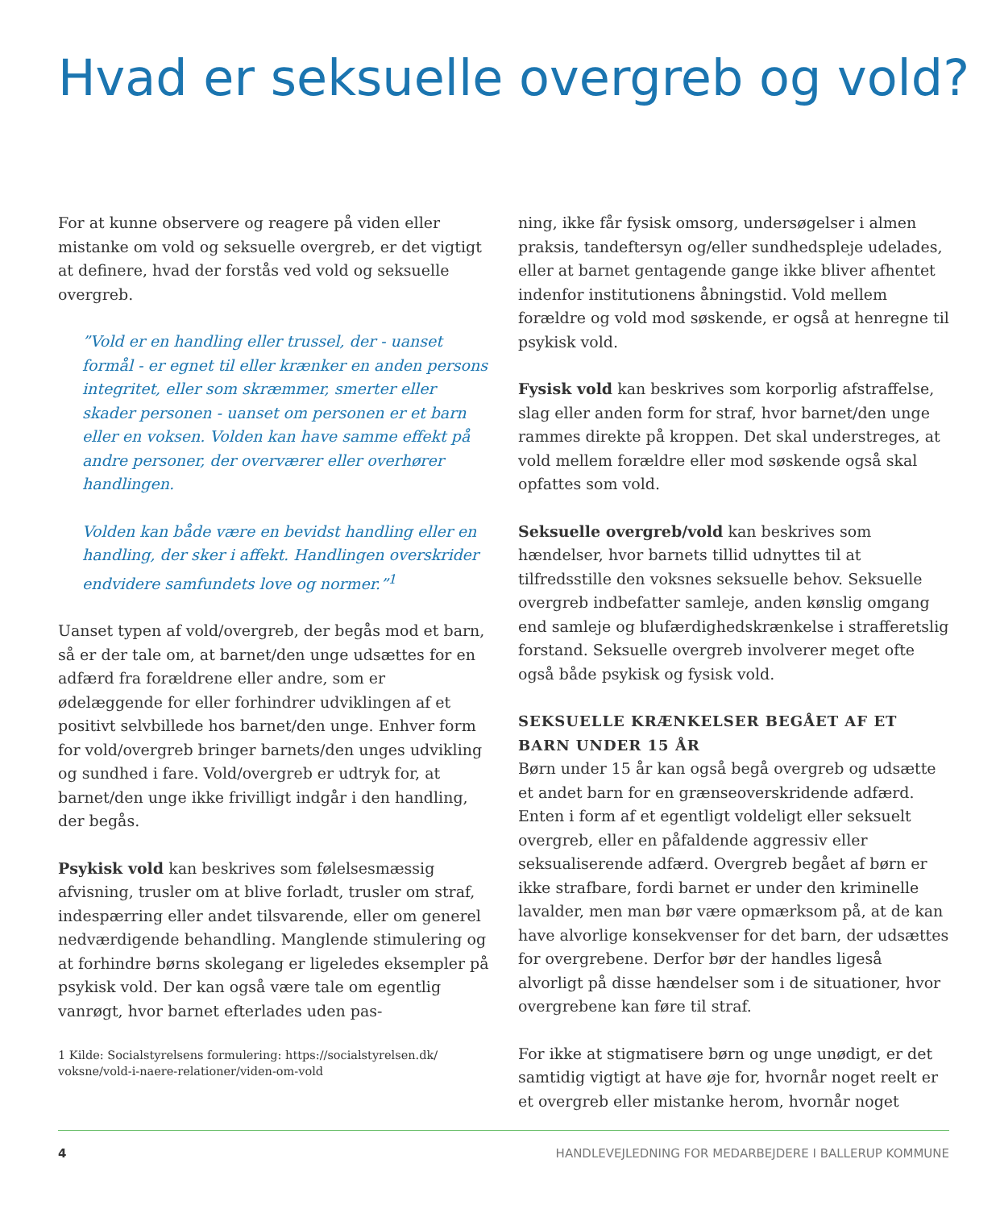Hvad er seksuelle overgreb og vold?
For at kunne observere og reagere på viden eller mistanke om vold og seksuelle overgreb, er det vigtigt at definere, hvad der forstås ved vold og seksuelle overgreb.
”Vold er en handling eller trussel, der - uanset formål - er egnet til eller krænker en anden persons integritet, eller som skræmmer, smerter eller skader personen - uanset om personen er et barn eller en voksen. Volden kan have samme effekt på andre personer, der overværer eller overhører handlingen.
Volden kan både være en bevidst handling eller en handling, der sker i affekt. Handlingen overskrider endvidere samfundets love og normer.”<sup>1</sup>
Uanset typen af vold/overgreb, der begås mod et barn, så er der tale om, at barnet/den unge udsættes for en adfærd fra forældrene eller andre, som er ødelæggende for eller forhindrer udviklingen af et positivt selvbillede hos barnet/den unge. Enhver form for vold/overgreb bringer barnets/den unges udvikling og sundhed i fare. Vold/overgreb er udtryk for, at barnet/den unge ikke frivilligt indgår i den handling, der begås.
Psykisk vold kan beskrives som følelsesmæssig afvisning, trusler om at blive forladt, trusler om straf, indespærring eller andet tilsvarende, eller om generel nedværdigende behandling. Manglende stimulering og at forhindre børns skolegang er ligeledes eksempler på psykisk vold. Der kan også være tale om egentlig vanrøgt, hvor barnet efterlades uden pas-
1 Kilde: Socialstyrelsens formulering: https://socialstyrelsen.dk/ voksne/vold-i-naere-relationer/viden-om-vold
ning, ikke får fysisk omsorg, undersøgelser i almen praksis, tandeftersyn og/eller sundhedspleje udelades, eller at barnet gentagende gange ikke bliver afhentet indenfor institutionens åbningstid. Vold mellem forældre og vold mod søskende, er også at henregne til psykisk vold.
Fysisk vold kan beskrives som korporlig afstraffelse, slag eller anden form for straf, hvor barnet/den unge rammes direkte på kroppen. Det skal understreges, at vold mellem forældre eller mod søskende også skal opfattes som vold.
Seksuelle overgreb/vold kan beskrives som hændelser, hvor barnets tillid udnyttes til at tilfredsstille den voksnes seksuelle behov. Seksuelle overgreb indbefatter samleje, anden kønslig omgang end samleje og blufærdighedskrænkelse i strafferetslig forstand. Seksuelle overgreb involverer meget ofte også både psykisk og fysisk vold.
SEKSUELLE KRÆNKELSER BEGÅET AF ET BARN UNDER 15 ÅR
Børn under 15 år kan også begå overgreb og udsætte et andet barn for en grænseoverskridende adfærd. Enten i form af et egentligt voldeligt eller seksuelt overgreb, eller en påfaldende aggressiv eller seksualiserende adfærd. Overgreb begået af børn er ikke strafbare, fordi barnet er under den kriminelle lavalder, men man bør være opmærksom på, at de kan have alvorlige konsekvenser for det barn, der udsættes for overgrebene. Derfor bør der handles ligeså alvorligt på disse hændelser som i de situationer, hvor overgrebene kan føre til straf.
For ikke at stigmatisere børn og unge unødigt, er det samtidig vigtigt at have øje for, hvornår noget reelt er et overgreb eller mistanke herom, hvornår noget
4 HANDLEVEJLEDNING FOR MEDARBEJDERE I BALLERUP KOMMUNE